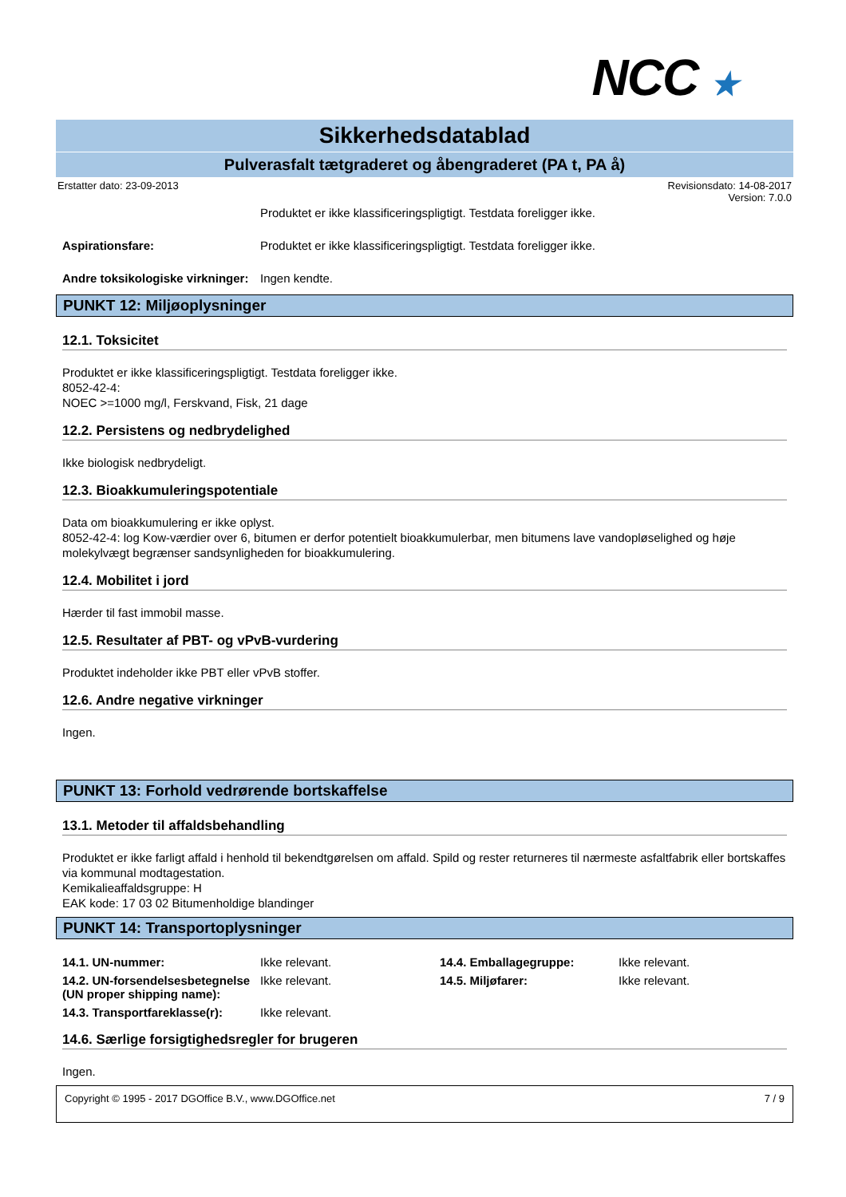NCC ★
Sikkerhedsdatablad
Pulverasfalt tætgraderet og åbengraderet (PA t, PA å)
Erstatter dato: 23-09-2013 Revisionsdato: 14-08-2017
Version: 7.0.0
Produktet er ikke klassificeringspligtigt. Testdata foreligger ikke.
Aspirationsfare: Produktet er ikke klassificeringspligtigt. Testdata foreligger ikke.
Andre toksikologiske virkninger:
Ingen kendte.
PUNKT 12: Miljøoplysninger
12.1. Toksicitet
Produktet er ikke klassificeringspligtigt. Testdata foreligger ikke.
8052-42-4:
NOEC >=1000 mg/l, Ferskvand, Fisk, 21 dage
12.2. Persistens og nedbrydelighed
Ikke biologisk nedbrydeligt.
12.3. Bioakkumuleringspotentiale
Data om bioakkumulering er ikke oplyst.
8052-42-4: log Kow-værdier over 6, bitumen er derfor potentielt bioakkumulerbar, men bitumens lave vandopløselighed og høje molekylvægt begrænser sandsynligheden for bioakkumulering.
12.4. Mobilitet i jord
Hærder til fast immobil masse.
12.5. Resultater af PBT- og vPvB-vurdering
Produktet indeholder ikke PBT eller vPvB stoffer.
12.6. Andre negative virkninger
Ingen.
PUNKT 13: Forhold vedrørende bortskaffelse
13.1. Metoder til affaldsbehandling
Produktet er ikke farligt affald i henhold til bekendtgørelsen om affald. Spild og rester returneres til nærmeste asfaltfabrik eller bortskaffes via kommunal modtagestation.
Kemikalieaffaldsgruppe: H
EAK kode: 17 03 02 Bitumenholdige blandinger
PUNKT 14: Transportoplysninger
14.1. UN-nummer:
Ikke relevant.
14.4. Emballagegruppe:
Ikke relevant.
14.2. UN-forsendelsesbetegnelse (UN proper shipping name):
Ikke relevant.
14.5. Miljøfarer:
Ikke relevant.
14.3. Transportfareklasse(r):
Ikke relevant.
14.6. Særlige forsigtighedsregler for brugeren
Ingen.
Copyright © 1995 - 2017 DGOffice B.V., www.DGOffice.net
7 / 9